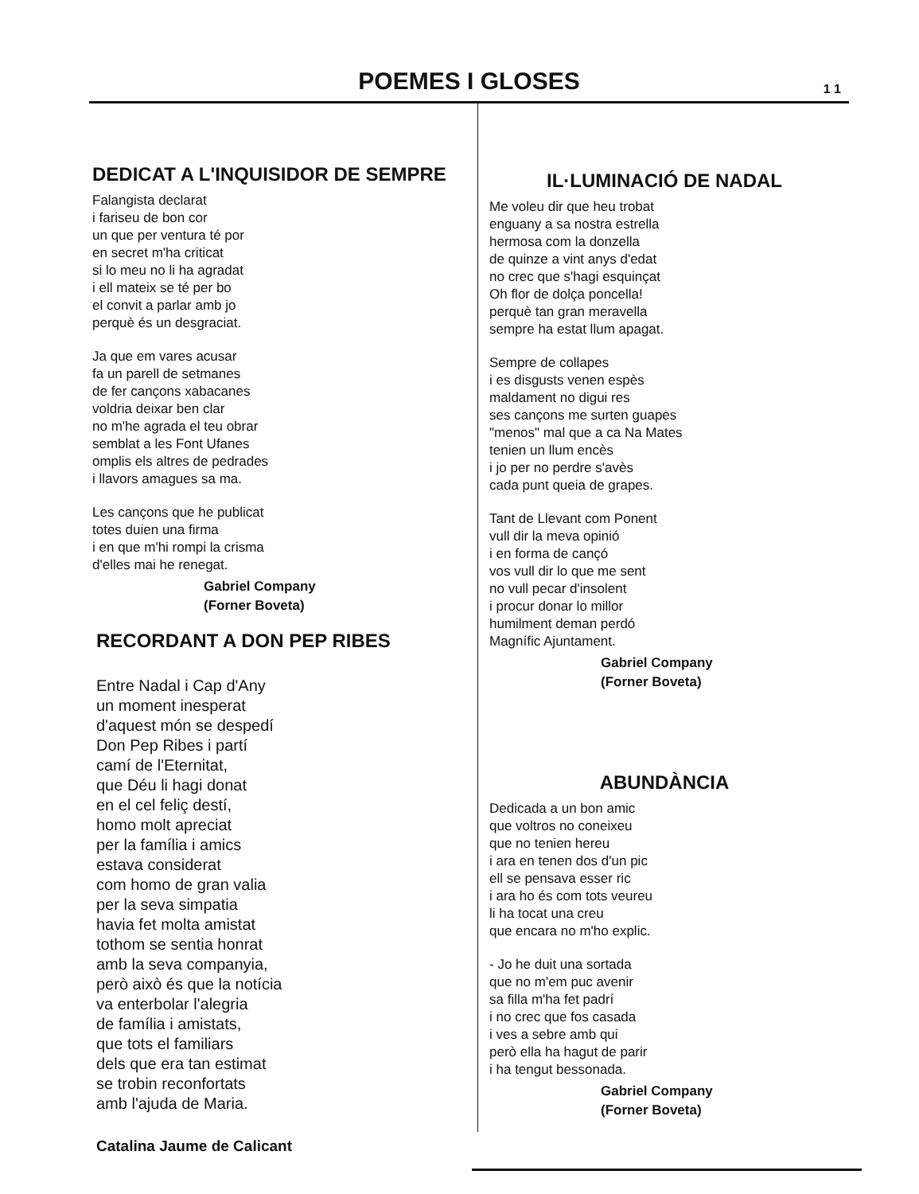POEMES I GLOSES
1 1
DEDICAT A L'INQUISIDOR DE SEMPRE
Falangista declarat
i fariseu de bon cor
un que per ventura té por
en secret m'ha criticat
si lo meu no li ha agradat
i ell mateix se té per bo
el convit a parlar amb jo
perquè és un desgraciat.
Ja que em vares acusar
fa un parell de setmanes
de fer cançons xabacanes
voldria deixar ben clar
no m'he agrada el teu obrar
semblat a les Font Ufanes
omplis els altres de pedrades
i llavors amagues sa ma.
Les cançons que he publicat
totes duien una firma
i en que m'hi rompi la crisma
d'elles mai he renegat.
Gabriel Company
(Forner Boveta)
RECORDANT A DON PEP RIBES
Entre Nadal i Cap d'Any
un moment inesperat
d'aquest món se despedí
Don Pep Ribes i partí
camí de l'Eternitat,
que Déu li hagi donat
en el cel feliç destí,
homo molt apreciat
per la família i amics
estava considerat
com homo de gran valia
per la seva simpatia
havia fet molta amistat
tothom se sentia honrat
amb la seva companyia,
però això és que la notícia
va enterbolar l'alegria
de família i amistats,
que tots el familiars
dels que era tan estimat
se trobin reconfortats
amb l'ajuda de Maria.
Catalina Jaume de Calicant
IL·LUMINACIÓ DE NADAL
Me voleu dir que heu trobat
enguany a sa nostra estrella
hermosa com la donzella
de quinze a vint anys d'edat
no crec que s'hagi esquinçat
Oh flor de dolça poncella!
perquè tan gran meravella
sempre ha estat llum apagat.
Sempre de collapes
i es disgusts venen espès
maldament no digui res
ses cançons me surten guapes
"menos" mal que a ca Na Mates
tenien un llum encès
i jo per no perdre s'avès
cada punt queia de grapes.
Tant de Llevant com Ponent
vull dir la meva opinió
i en forma de cançó
vos vull dir lo que me sent
no vull pecar d'insolent
i procur donar lo millor
humilment deman perdó
Magnífic Ajuntament.
Gabriel Company
(Forner Boveta)
ABUNDÀNCIA
Dedicada a un bon amic
que voltros no coneixeu
que no tenien hereu
i ara en tenen dos d'un pic
ell se pensava esser ric
i ara ho és com tots veureu
li ha tocat una creu
que encara no m'ho explic.
- Jo he duit una sortada
que no m'em puc avenir
sa filla m'ha fet padrí
i no crec que fos casada
i ves a sebre amb qui
però ella ha hagut de parir
i ha tengut bessonada.
Gabriel Company
(Forner Boveta)